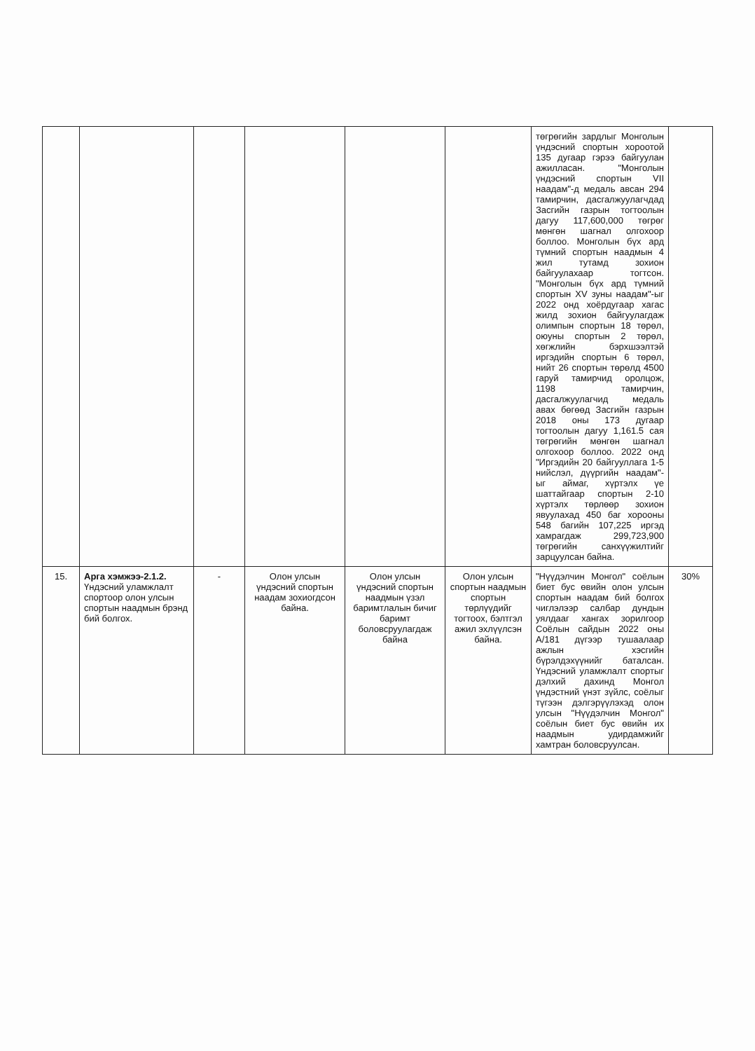| | | | | | | төгрөгийн зардлыг Монголын үндэсний спортын хороотой 135 дугаар гэрээ байгуулан ажилласан. "Монголын үндэсний спортын VII наадам"-д медаль авсан 294 тамирчин, дасгалжуулагчдад Засгийн газрын тогтоолын дагуу 117,600,000 төгрөг мөнгөн шагнал олгохоор боллоо. Монголын бүх ард түмний спортын наадмын 4 жил тутамд зохион байгуулахаар тогтсон. "Монголын бүх ард түмний спортын XV зуны наадам"-ыг 2022 онд хоёрдугаар хагас жилд зохион байгуулагдаж олимпын спортын 18 төрөл, оюуны спортын 2 төрөл, хөгжлийн бэрхшээлтэй иргэдийн спортын 6 төрөл, нийт 26 спортын төрөлд 4500 гаруй тамирчид оролцож, 1198 тамирчин, дасгалжуулагчид медаль авах бөгөөд Засгийн газрын 2018 оны 173 дугаар тогтоолын дагуу 1,161.5 сая төгрөгийн мөнгөн шагнал олгохоор боллоо. 2022 онд "Иргэдийн 20 байгууллага 1-5 нийслэл, дүүргийн наадам"-ыг аймаг, хүртэлх үе шаттайгаар спортын 2-10 хүртэлх төрлөөр зохион явуулахад 450 баг хорооны 548 багийн 107,225 иргэд хамрагдаж 299,723,900 төгрөгийн санхүүжилтийг зарцуулсан байна. | |
| 15. | Арга хэмжээ-2.1.2. Үндэсний уламжлалт спортоор олон улсын спортын наадмын брэнд бий болгох. | - | Олон улсын үндэсний спортын наадам зохиогдсон байна. | Олон улсын үндэсний спортын наадмын үзэл баримтлалын бичиг баримт боловсруулагдаж байна | Олон улсын спортын наадмын спортын төрлүүдийг тогтоох, бэлтгэл ажил эхлүүлсэн байна. | "Нүүдэлчин Монгол" соёлын биет бус өвийн олон улсын спортын наадам бий болгох чиглэлээр салбар дундын уялдааг хангах зорилгоор Соёлын сайдын 2022 оны А/181 дүгээр тушаалаар ажлын хэсгийн бүрэлдэхүүнийг баталсан. Үндэсний уламжлалт спортыг дэлхий дахинд Монгол үндэстний үнэт зүйлс, соёлыг түгээн дэлгэрүүлэхэд олон улсын "Нүүдэлчин Монгол" соёлын биет бус өвийн их наадмын удирдамжийг хамтран боловсруулсан. | 30% |